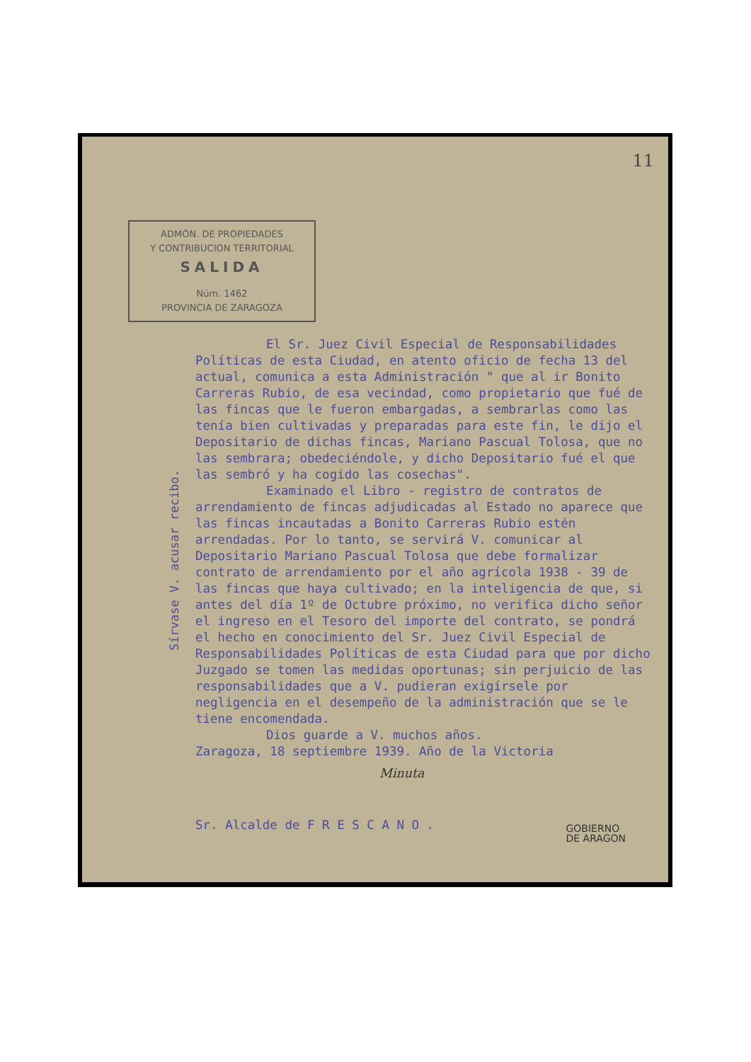11
ADMÓN. DE PROPIEDADES
Y CONTRIBUCION TERRITORIAL
SALIDA
Núm. 1462
PROVINCIA DE ZARAGOZA
Sírvase V. acusar recibo.
El Sr. Juez Civil Especial de Responsabilidades Políticas de esta Ciudad, en atento oficio de fecha 13 del actual, comunica a esta Administración " que al ir Bonito Carreras Rubio, de esa vecindad, como propietario que fué de las fincas que le fueron embargadas, a sembrarlas como las tenía bien cultivadas y preparadas para este fin, le dijo el Depositario de dichas fincas, Mariano Pascual Tolosa, que no las sembrara; obedeciéndole, y dicho Depositario fué el que las sembró y ha cogido las cosechas".
Examinado el Libro - registro de contratos de arrendamiento de fincas adjudicadas al Estado no aparece que las fincas incautadas a Bonito Carreras Rubio estén arrendadas. Por lo tanto, se servirá V. comunicar al Depositario Mariano Pascual Tolosa que debe formalizar contrato de arrendamiento por el año agrícola 1938 - 39 de las fincas que haya cultivado; en la inteligencia de que, si antes del día 1º de Octubre próximo, no verifica dicho señor el ingreso en el Tesoro del importe del contrato, se pondrá el hecho en conocimiento del Sr. Juez Civil Especial de Responsabilidades Políticas de esta Ciudad para que por dicho Juzgado se tomen las medidas oportunas; sin perjuicio de las responsabilidades que a V. pudieran exigírsele por negligencia en el desempeño de la administración que se le tiene encomendada.
Dios guarde a V. muchos años.
Zaragoza, 18 septiembre 1939. Año de la Victoria
Minuta
Sr. Alcalde de F R E S C A N O .
GOBIERNO
DE ARAGON